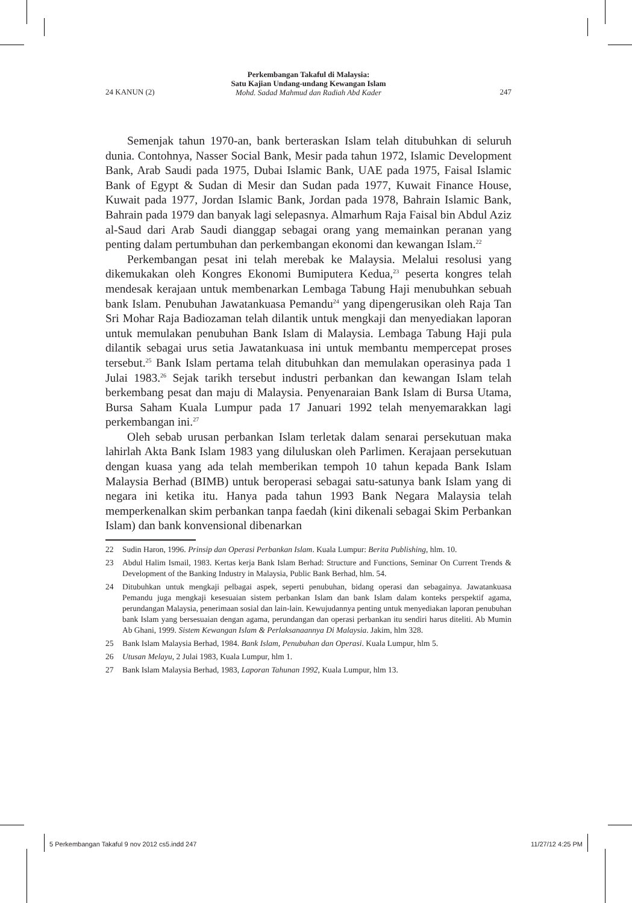24 KANUN (2)
Perkembangan Takaful di Malaysia:
Satu Kajian Undang-undang Kewangan Islam
Mohd. Sadad Mahmud dan Radiah Abd Kader
247
Semenjak tahun 1970-an, bank berteraskan Islam telah ditubuhkan di seluruh dunia. Contohnya, Nasser Social Bank, Mesir pada tahun 1972, Islamic Development Bank, Arab Saudi pada 1975, Dubai Islamic Bank, UAE pada 1975, Faisal Islamic Bank of Egypt & Sudan di Mesir dan Sudan pada 1977, Kuwait Finance House, Kuwait pada 1977, Jordan Islamic Bank, Jordan pada 1978, Bahrain Islamic Bank, Bahrain pada 1979 dan banyak lagi selepasnya. Almarhum Raja Faisal bin Abdul Aziz al-Saud dari Arab Saudi dianggap sebagai orang yang memainkan peranan yang penting dalam pertumbuhan dan perkembangan ekonomi dan kewangan Islam.<sup>22</sup>
Perkembangan pesat ini telah merebak ke Malaysia. Melalui resolusi yang dikemukakan oleh Kongres Ekonomi Bumiputera Kedua,<sup>23</sup> peserta kongres telah mendesak kerajaan untuk membenarkan Lembaga Tabung Haji menubuhkan sebuah bank Islam. Penubuhan Jawatankuasa Pemandu<sup>24</sup> yang dipengerusikan oleh Raja Tan Sri Mohar Raja Badiozaman telah dilantik untuk mengkaji dan menyediakan laporan untuk memulakan penubuhan Bank Islam di Malaysia. Lembaga Tabung Haji pula dilantik sebagai urus setia Jawatankuasa ini untuk membantu mempercepat proses tersebut.<sup>25</sup> Bank Islam pertama telah ditubuhkan dan memulakan operasinya pada 1 Julai 1983.<sup>26</sup> Sejak tarikh tersebut industri perbankan dan kewangan Islam telah berkembang pesat dan maju di Malaysia. Penyenaraian Bank Islam di Bursa Utama, Bursa Saham Kuala Lumpur pada 17 Januari 1992 telah menyemarakkan lagi perkembangan ini.<sup>27</sup>
Oleh sebab urusan perbankan Islam terletak dalam senarai persekutuan maka lahirlah Akta Bank Islam 1983 yang diluluskan oleh Parlimen. Kerajaan persekutuan dengan kuasa yang ada telah memberikan tempoh 10 tahun kepada Bank Islam Malaysia Berhad (BIMB) untuk beroperasi sebagai satu-satunya bank Islam yang di negara ini ketika itu. Hanya pada tahun 1993 Bank Negara Malaysia telah memperkenalkan skim perbankan tanpa faedah (kini dikenali sebagai Skim Perbankan Islam) dan bank konvensional dibenarkan
22 Sudin Haron, 1996. Prinsip dan Operasi Perbankan Islam. Kuala Lumpur: Berita Publishing, hlm. 10.
23 Abdul Halim Ismail, 1983. Kertas kerja Bank Islam Berhad: Structure and Functions, Seminar On Current Trends & Development of the Banking Industry in Malaysia, Public Bank Berhad, hlm. 54.
24 Ditubuhkan untuk mengkaji pelbagai aspek, seperti penubuhan, bidang operasi dan sebagainya. Jawatankuasa Pemandu juga mengkaji kesesuaian sistem perbankan Islam dan bank Islam dalam konteks perspektif agama, perundangan Malaysia, penerimaan sosial dan lain-lain. Kewujudannya penting untuk menyediakan laporan penubuhan bank Islam yang bersesuaian dengan agama, perundangan dan operasi perbankan itu sendiri harus diteliti. Ab Mumin Ab Ghani, 1999. Sistem Kewangan Islam & Perlaksanaannya Di Malaysia. Jakim, hlm 328.
25 Bank Islam Malaysia Berhad, 1984. Bank Islam, Penubuhan dan Operasi. Kuala Lumpur, hlm 5.
26 Utusan Melayu, 2 Julai 1983, Kuala Lumpur, hlm 1.
27 Bank Islam Malaysia Berhad, 1983, Laporan Tahunan 1992, Kuala Lumpur, hlm 13.
5 Perkembangan Takaful 9 nov 2012 cs5.indd 247 11/27/12 4:25 PM